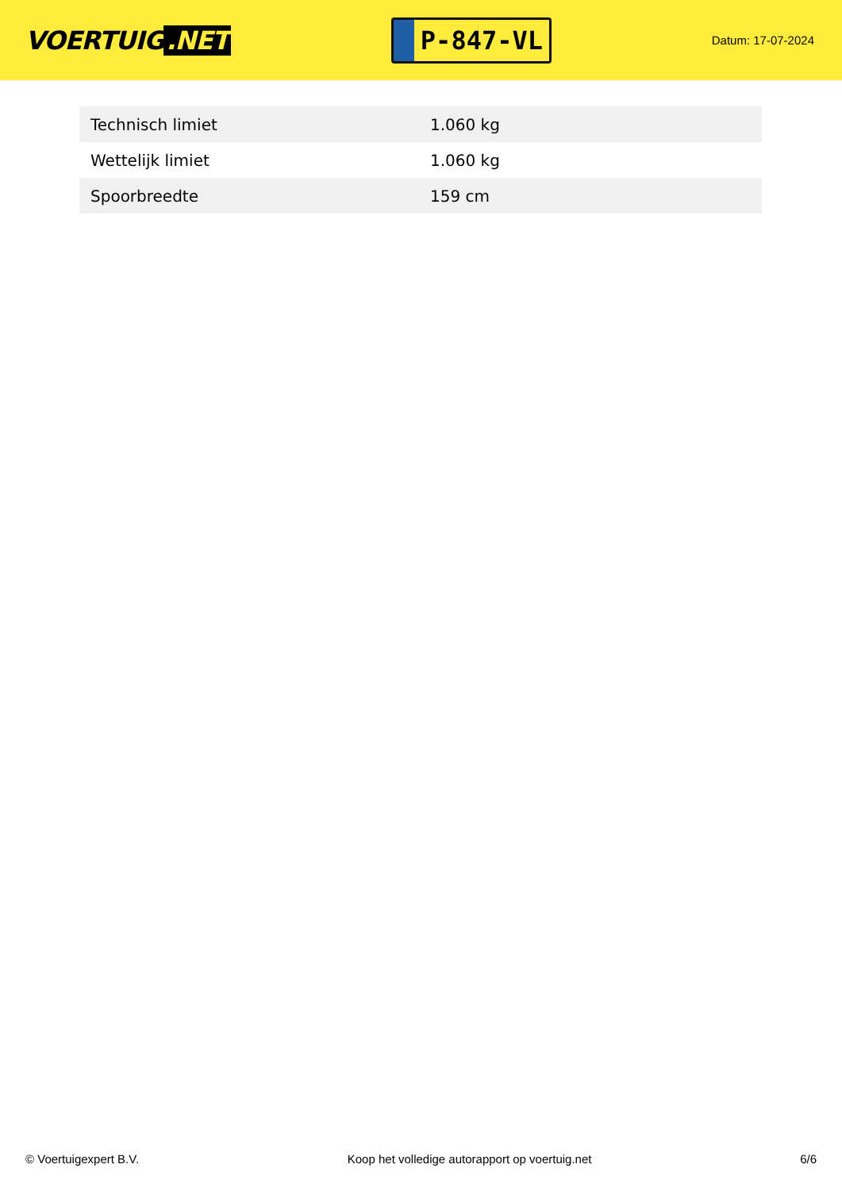VOERTUIG.NET
P-847-VL
Datum: 17-07-2024
| Technisch limiet | 1.060 kg |
| Wettelijk limiet | 1.060 kg |
| Spoorbreedte | 159 cm |
© Voertuigexpert B.V. Koop het volledige autorapport op voertuig.net 6/6